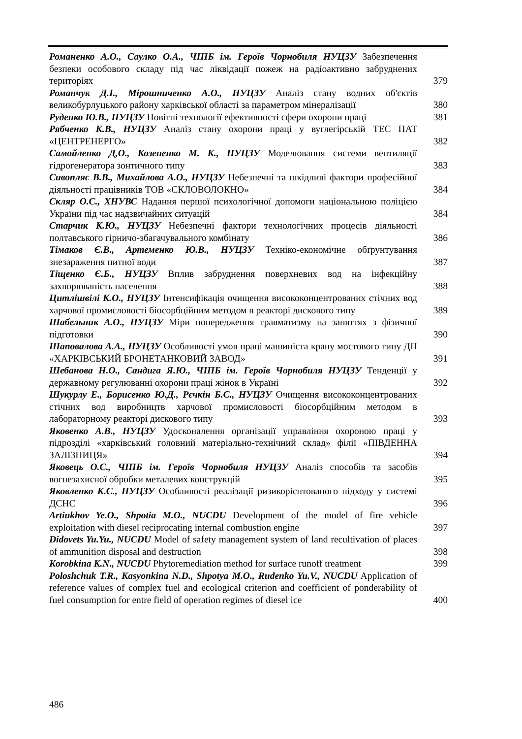Романенко А.О., Саулко О.А., ЧІПБ ім. Героїв Чорнобиля НУЦЗУ Забезпечення безпеки особового складу під час ліквідації пожеж на радіоактивно забруднених територіях
379
Романчук Д.І., Мірошниченко А.О., НУЦЗУ Аналіз стану водних об'єктів великобурлуцького району харківської області за параметром мінералізації
380
Руденко Ю.В., НУЦЗУ Новітні технології ефективності сфери охорони праці
381
Рябченко К.В., НУЦЗУ Аналіз стану охорони праці у вуглегірській ТЕС ПАТ «ЦЕНТРЕНЕРГО»
382
Самойленко Д,О., Козененко М. К., НУЦЗУ Моделювання системи вентиляції гідрогенератора зонтичного типу
383
Сивопляс В.В., Михайлова А.О., НУЦЗУ Небезпечні та шкідливі фактори професійної діяльності працівників ТОВ «СКЛОВОЛОКНО»
384
Скляр О.С., ХНУВС Надання першої психологічної допомоги національною поліцією України під час надзвичайних ситуацій
384
Старчик К.Ю., НУЦЗУ Небезпечні фактори технологічних процесів діяльності полтавського гірничо-збагачувального комбінату
386
Тімаков Є.В., Артеменко Ю.В., НУЦЗУ Техніко-економічне обґрунтування знезараження питної води
387
Тіщенко Є.Б., НУЦЗУ Вплив забруднення поверхневих вод на інфекційну захворюваність населення
388
Цитлішвілі К.О., НУЦЗУ Інтенсифікація очищення висококонцентрованих стічних вод харчової промисловості біосорбційним методом в реакторі дискового типу
389
Шабельник А.О., НУЦЗУ Міри попередження травматизму на заняттях з фізичної підготовки
390
Шаповалова А.А., НУЦЗУ Особливості умов праці машиніста крану мостового типу ДП «ХАРКІВСЬКИЙ БРОНЕТАНКОВИЙ ЗАВОД»
391
Шебанова Н.О., Сандига Я.Ю., ЧІПБ ім. Героїв Чорнобиля НУЦЗУ Тенденції у державному регулюванні охорони праці жінок в Україні
392
Шукурлу Е., Борисенко Ю.Д., Рєчкін Б.С., НУЦЗУ Очищення висококонцентрованих стічних вод виробництв харчової промисловості біосорбційним методом в лабораторному реакторі дискового типу
393
Яковенко А.В., НУЦЗУ Удосконалення організації управління охороною праці у підрозділі «харківський головний матеріально-технічний склад» філії «ПІВДЕННА ЗАЛІЗНИЦЯ»
394
Яковець О.С., ЧІПБ ім. Героїв Чорнобиля НУЦЗУ Аналіз способів та засобів вогнезахисної обробки металевих конструкцій
395
Яковленко К.С., НУЦЗУ Особливості реалізації ризикорієнтованого підходу у системі ДСНС
396
Artiukhov Ye.O., Shpotia M.O., NUCDU Development of the model of fire vehicle exploitation with diesel reciprocating internal combustion engine
397
Didovets Yu.Yu., NUCDU Model of safety management system of land recultivation of places of ammunition disposal and destruction
398
Korobkina K.N., NUCDU Phytoremediation method for surface runoff treatment
399
Poloshchuk T.R., Kasyonkina N.D., Shpotya M.O., Rudenko Yu.V., NUCDU Application of reference values of complex fuel and ecological criterion and coefficient of ponderability of fuel consumption for entre field of operation regimes of diesel ice
400
486